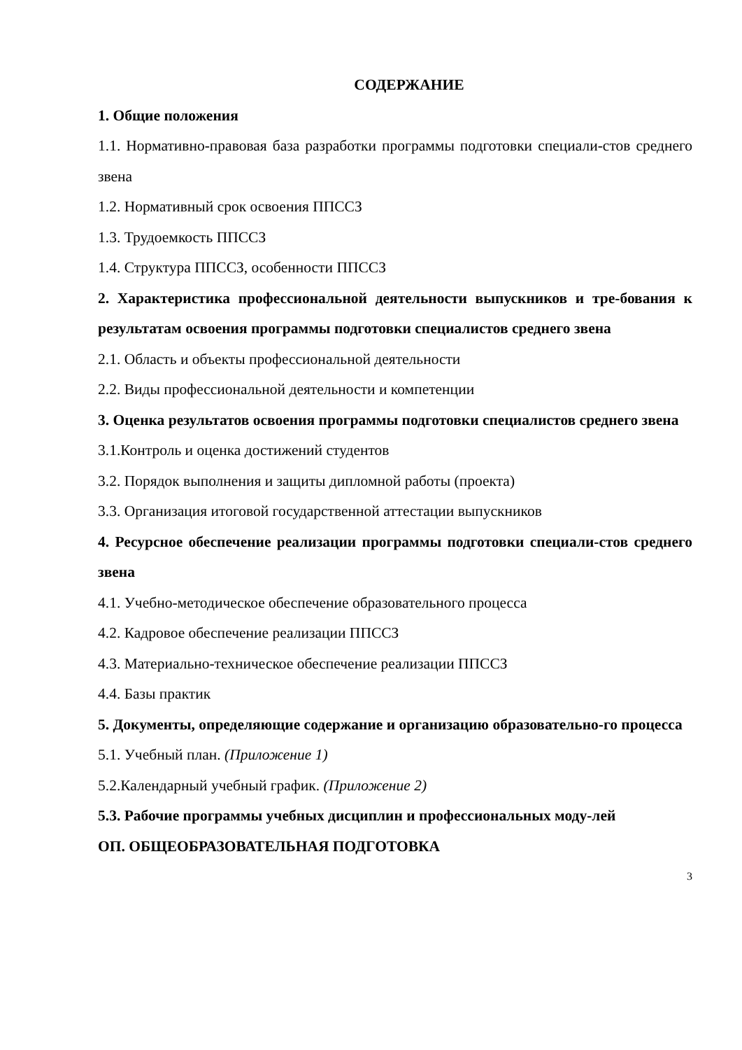СОДЕРЖАНИЕ
1. Общие положения
1.1. Нормативно-правовая база разработки программы подготовки специали-стов среднего звена
1.2. Нормативный срок освоения ППССЗ
1.3. Трудоемкость ППССЗ
1.4. Структура ППССЗ, особенности ППССЗ
2. Характеристика профессиональной деятельности выпускников и тре-бования к результатам освоения программы подготовки специалистов среднего звена
2.1. Область и объекты профессиональной деятельности
2.2. Виды профессиональной деятельности и компетенции
3. Оценка результатов освоения программы подготовки специалистов среднего звена
3.1.Контроль и оценка достижений студентов
3.2. Порядок выполнения и защиты дипломной работы (проекта)
3.3. Организация итоговой государственной аттестации выпускников
4. Ресурсное обеспечение реализации программы подготовки специали-стов среднего звена
4.1. Учебно-методическое обеспечение образовательного процесса
4.2. Кадровое обеспечение реализации ППССЗ
4.3. Материально-техническое обеспечение реализации ППССЗ
4.4. Базы практик
5. Документы, определяющие содержание и организацию образовательно-го процесса
5.1. Учебный план. (Приложение 1)
5.2.Календарный учебный график. (Приложение 2)
5.3. Рабочие программы учебных дисциплин и профессиональных моду-лей
ОП. ОБЩЕОБРАЗОВАТЕЛЬНАЯ ПОДГОТОВКА
3